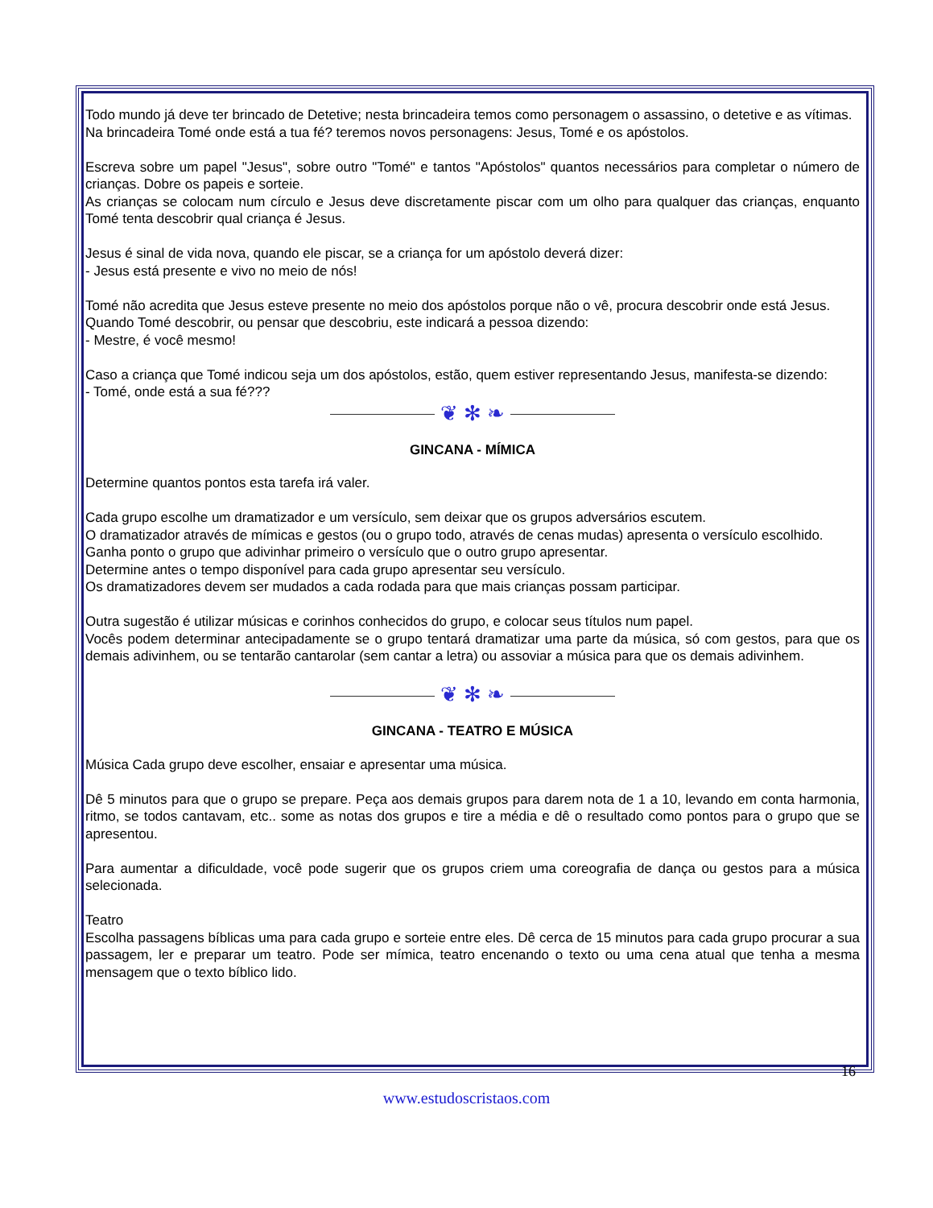Todo mundo já deve ter brincado de Detetive; nesta brincadeira temos como personagem o assassino, o detetive e as vítimas.
Na brincadeira Tomé onde está a tua fé? teremos novos personagens: Jesus, Tomé e os apóstolos.
Escreva sobre um papel "Jesus", sobre outro "Tomé" e tantos "Apóstolos" quantos necessários para completar o número de crianças. Dobre os papeis e sorteie.
As crianças se colocam num círculo e Jesus deve discretamente piscar com um olho para qualquer das crianças, enquanto Tomé tenta descobrir qual criança é Jesus.
Jesus é sinal de vida nova, quando ele piscar, se a criança for um apóstolo deverá dizer:
- Jesus está presente e vivo no meio de nós!
Tomé não acredita que Jesus esteve presente no meio dos apóstolos porque não o vê, procura descobrir onde está Jesus.
Quando Tomé descobrir, ou pensar que descobriu, este indicará a pessoa dizendo:
- Mestre, é você mesmo!
Caso a criança que Tomé indicou seja um dos apóstolos, estão, quem estiver representando Jesus, manifesta-se dizendo:
- Tomé, onde está a sua fé???
❦ ✻ ❧
GINCANA - MÍMICA
Determine quantos pontos esta tarefa irá valer.
Cada grupo escolhe um dramatizador e um versículo, sem deixar que os grupos adversários escutem.
O dramatizador através de mímicas e gestos (ou o grupo todo, através de cenas mudas) apresenta o versículo escolhido.
Ganha ponto o grupo que adivinhar primeiro o versículo que o outro grupo apresentar.
Determine antes o tempo disponível para cada grupo apresentar seu versículo.
Os dramatizadores devem ser mudados a cada rodada para que mais crianças possam participar.
Outra sugestão é utilizar músicas e corinhos conhecidos do grupo, e colocar seus títulos num papel.
Vocês podem determinar antecipadamente se o grupo tentará dramatizar uma parte da música, só com gestos, para que os demais adivinhem, ou se tentarão cantarolar (sem cantar a letra) ou assoviar a música para que os demais adivinhem.
❦ ✻ ❧
GINCANA - TEATRO E MÚSICA
Música Cada grupo deve escolher, ensaiar e apresentar uma música.
Dê 5 minutos para que o grupo se prepare. Peça aos demais grupos para darem nota de 1 a 10, levando em conta harmonia, ritmo, se todos cantavam, etc.. some as notas dos grupos e tire a média e dê o resultado como pontos para o grupo que se apresentou.
Para aumentar a dificuldade, você pode sugerir que os grupos criem uma coreografia de dança ou gestos para a música selecionada.
Teatro
Escolha passagens bíblicas uma para cada grupo e sorteie entre eles. Dê cerca de 15 minutos para cada grupo procurar a sua passagem, ler e preparar um teatro. Pode ser mímica, teatro encenando o texto ou uma cena atual que tenha a mesma mensagem que o texto bíblico lido.
16
www.estudoscristaos.com